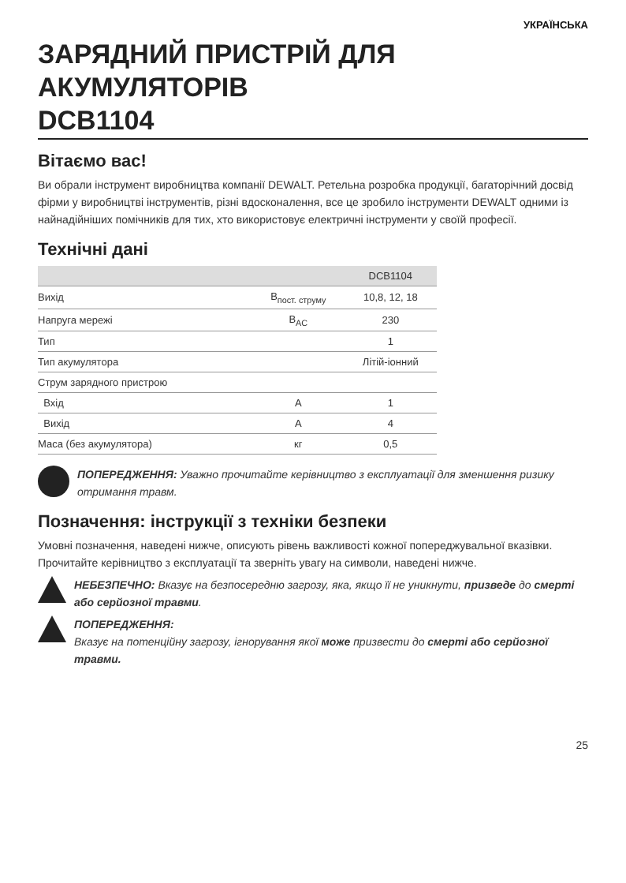УКРАЇНСЬКА
ЗАРЯДНИЙ ПРИСТРІЙ ДЛЯ АКУМУЛЯТОРІВ
DCB1104
Вітаємо вас!
Ви обрали інструмент виробництва компанії DEWALT. Ретельна розробка продукції, багаторічний досвід фірми у виробництві інструментів, різні вдосконалення, все це зробило інструменти DEWALT одними із найнадійніших помічників для тих, хто використовує електричні інструменти у своїй професії.
Технічні дані
| | | DCB1104 |
| --- | --- | --- |
| Вихід | В<sub>пост. струму</sub> | 10,8, 12, 18 |
| Напруга мережі | В<sub>AC</sub> | 230 |
| Тип | | 1 |
| Тип акумулятора | | Літій-іонний |
| Струм зарядного пристрою | | |
| Вхід | А | 1 |
| Вихід | А | 4 |
| Маса (без акумулятора) | кг | 0,5 |
ПОПЕРЕДЖЕННЯ: Уважно прочитайте керівництво з експлуатації для зменшення ризику отримання травм.
Позначення: інструкції з техніки безпеки
Умовні позначення, наведені нижче, описують рівень важливості кожної попереджувальної вказівки. Прочитайте керівництво з експлуатації та зверніть увагу на символи, наведені нижче.
НЕБЕЗПЕЧНО: Вказує на безпосередню загрозу, яка, якщо її не уникнути, призведе до смерті або серйозної травми.
ПОПЕРЕДЖЕННЯ:
Вказує на потенційну загрозу, ігнорування якої може призвести до смерті або серйозної травми.
25